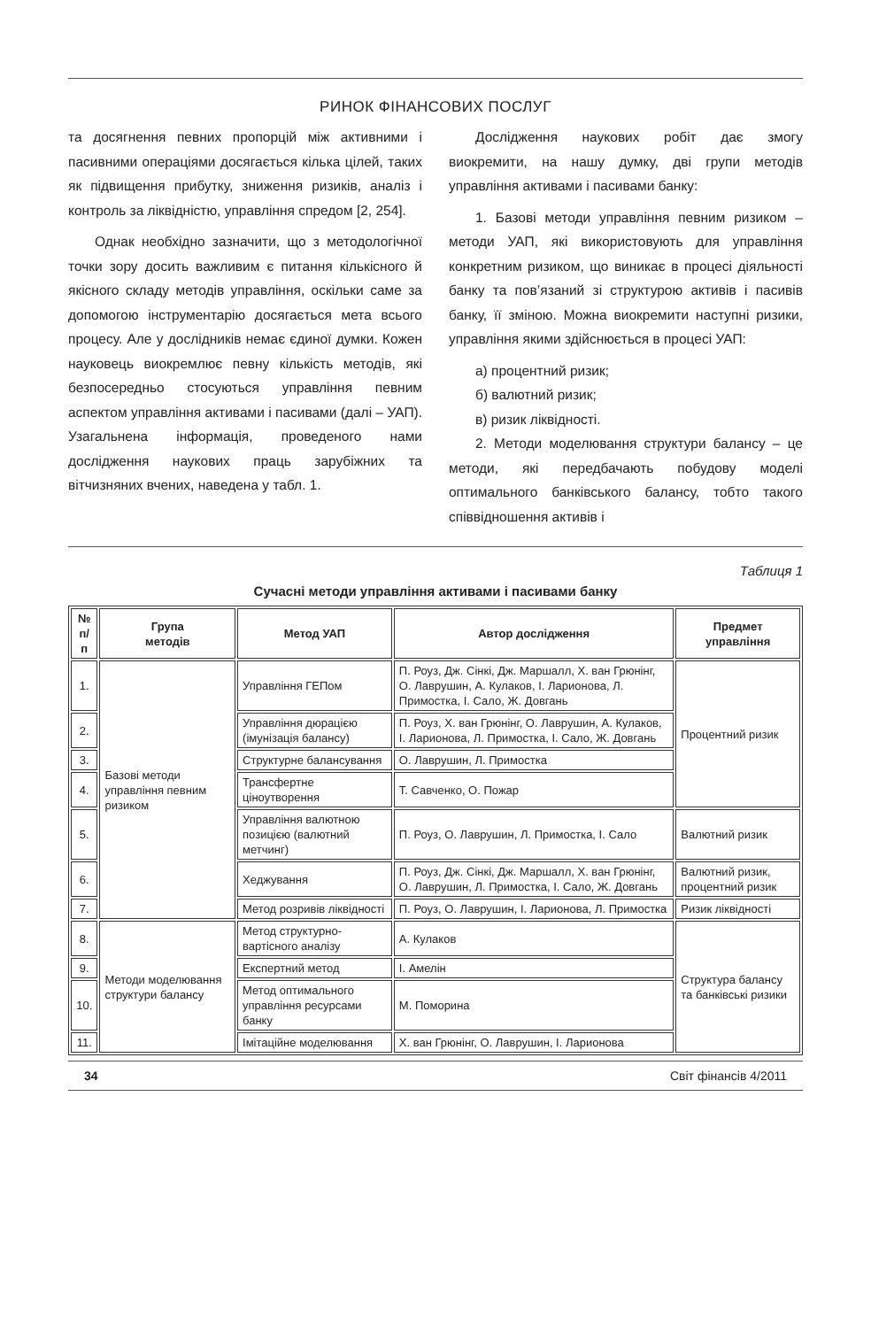РИНОК ФІНАНСОВИХ ПОСЛУГ
та досягнення певних пропорцій між активними і пасивними операціями досягається кілька цілей, таких як підвищення прибутку, зниження ризиків, аналіз і контроль за ліквідністю, управління спредом [2, 254].
Однак необхідно зазначити, що з методологічної точки зору досить важливим є питання кількісного й якісного складу методів управління, оскільки саме за допомогою інструментарію досягається мета всього процесу. Але у дослідників немає єдиної думки. Кожен науковець виокремлює певну кількість методів, які безпосередньо стосуються управління певним аспектом управління активами і пасивами (далі – УАП). Узагальнена інформація, проведеного нами дослідження наукових праць зарубіжних та вітчизняних вчених, наведена у табл. 1.
Дослідження наукових робіт дає змогу виокремити, на нашу думку, дві групи методів управління активами і пасивами банку:
1. Базові методи управління певним ризиком – методи УАП, які використовують для управління конкретним ризиком, що виникає в процесі діяльності банку та пов’язаний зі структурою активів і пасивів банку, її зміною. Можна виокремити наступні ризики, управління якими здійснюється в процесі УАП:
а) процентний ризик;
б) валютний ризик;
в) ризик ліквідності.
2. Методи моделювання структури балансу – це методи, які передбачають побудову моделі оптимального банківського балансу, тобто такого співвідношення активів і
Таблиця 1
Сучасні методи управління активами і пасивами банку
| № п/п | Група методів | Метод УАП | Автор дослідження | Предмет управління |
| --- | --- | --- | --- | --- |
| 1. | Базові методи управління певним ризиком | Управління ГЕПом | П. Роуз, Дж. Сінкі, Дж. Маршалл, Х. ван Грюнінг, О. Лаврушин, А. Кулаков, І. Ларионова, Л. Примостка, І. Сало, Ж. Довгань | Процентний ризик |
| 2. | | Управління дюрацією (імунізація балансу) | П. Роуз, Х. ван Грюнінг, О. Лаврушин, А. Кулаков, І. Ларионова, Л. Примостка, І. Сало, Ж. Довгань | |
| 3. | | Структурне балансування | О. Лаврушин, Л. Примостка | |
| 4. | | Трансфертне ціноутворення | Т. Савченко, О. Пожар | |
| 5. | | Управління валютною позицією (валютний метчинг) | П. Роуз, О. Лаврушин, Л. Примостка, І. Сало | Валютний ризик |
| 6. | | Хеджування | П. Роуз, Дж. Сінкі, Дж. Маршалл, Х. ван Грюнінг, О. Лаврушин, Л. Примостка, І. Сало, Ж. Довгань | Валютний ризик, процентний ризик |
| 7. | | Метод розривів ліквідності | П. Роуз, О. Лаврушин, І. Ларионова, Л. Примостка | Ризик ліквідності |
| 8. | Методи моделювання структури балансу | Метод структурно-вартісного аналізу | А. Кулаков | Структура балансу та банківські ризики |
| 9. | | Експертний метод | І. Амелін | |
| 10. | | Метод оптимального управління ресурсами банку | М. Поморина | |
| 11. | | Імітаційне моделювання | Х. ван Грюнінг, О. Лаврушин, І. Ларионова | |
34 Світ фінансів 4/2011